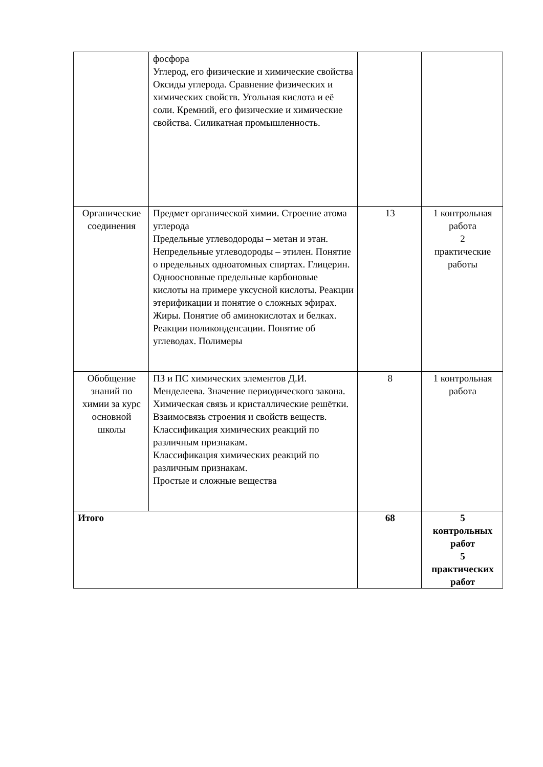| | фосфора Углерод, его физические и химические свойства Оксиды углерода. Сравнение физических и химических свойств. Угольная кислота и её соли. Кремний, его физические и химические свойства. Силикатная промышленность. | | |
| Органические соединения | Предмет органической химии. Строение атома углерода Предельные углеводороды – метан и этан. Непредельные углеводороды – этилен. Понятие о предельных одноатомных спиртах. Глицерин. Одноосновные предельные карбоновые кислоты на примере уксусной кислоты. Реакции этерификации и понятие о сложных эфирах. Жиры. Понятие об аминокислотах и белках. Реакции поликонденсации. Понятие об углеводах. Полимеры | 13 | 1 контрольная работа 2 практические работы |
| Обобщение знаний по химии за курс основной школы | ПЗ и ПС химических элементов Д.И. Менделеева. Значение периодического закона. Химическая связь и кристаллические решётки. Взаимосвязь строения и свойств веществ. Классификация химических реакций по различным признакам. Классификация химических реакций по различным признакам. Простые и сложные вещества | 8 | 1 контрольная работа |
| Итого | | 68 | 5 контрольных работ 5 практических работ |